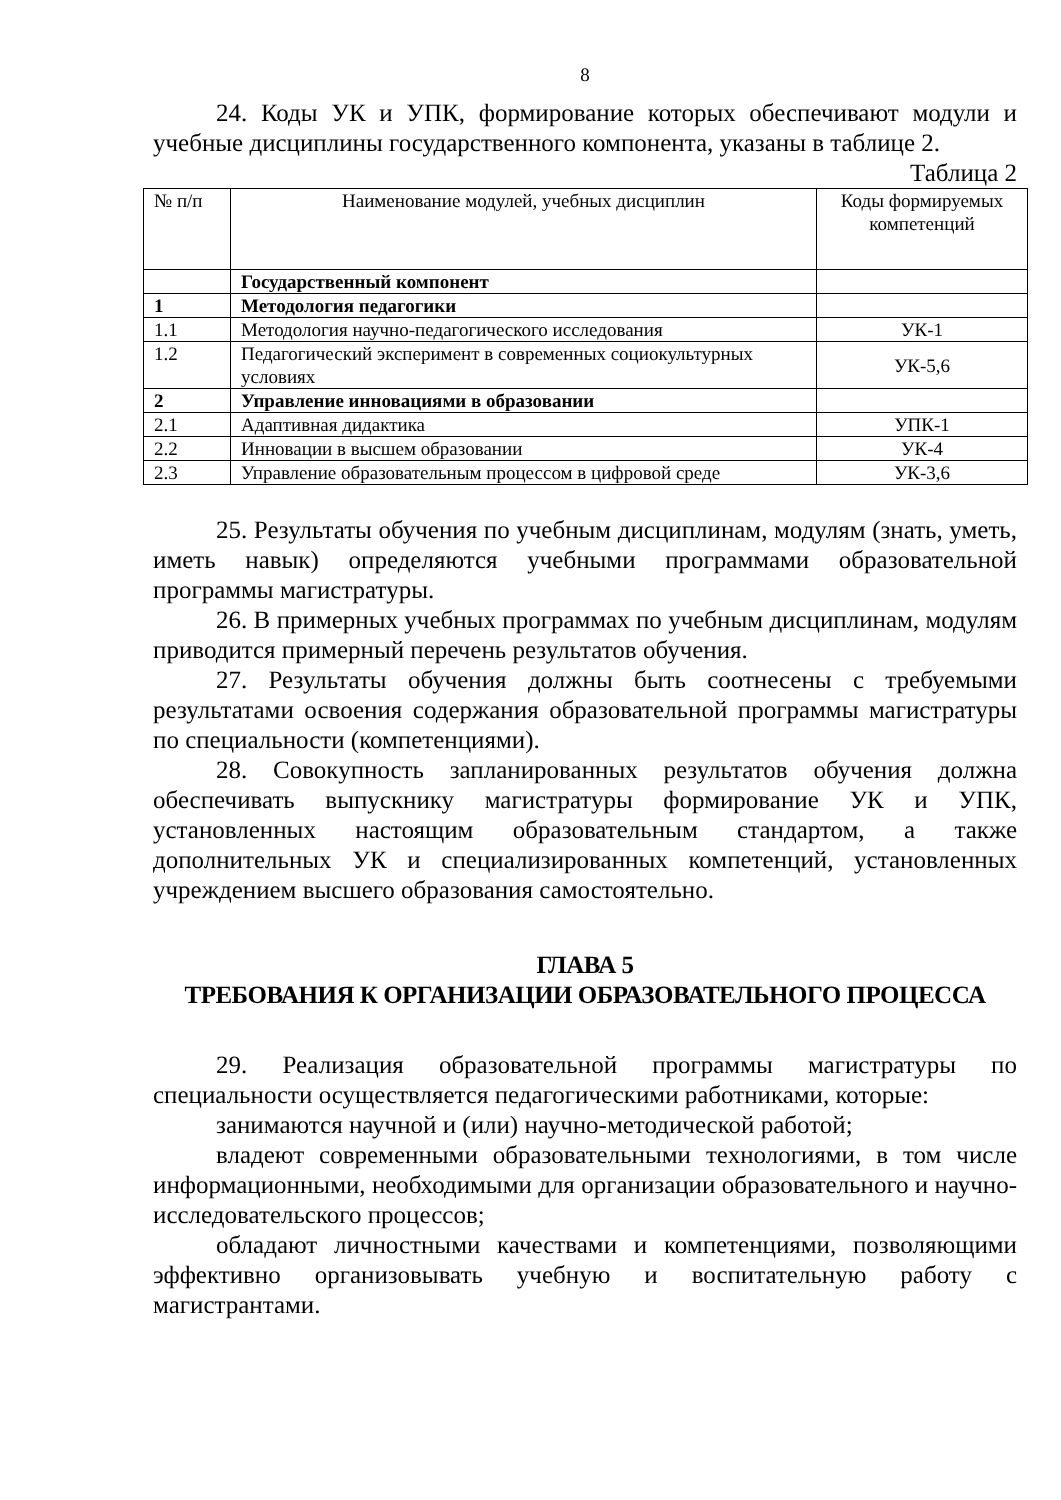8
24. Коды УК и УПК, формирование которых обеспечивают модули и учебные дисциплины государственного компонента, указаны в таблице 2.
Таблица 2
| № п/п | Наименование модулей, учебных дисциплин | Коды формируемых компетенций |
| | Государственный компонент | |
| 1 | Методология педагогики | |
| 1.1 | Методология научно-педагогического исследования | УК-1 |
| 1.2 | Педагогический эксперимент в современных социокультурных условиях | УК-5,6 |
| 2 | Управление инновациями в образовании | |
| 2.1 | Адаптивная дидактика | УПК-1 |
| 2.2 | Инновации в высшем образовании | УК-4 |
| 2.3 | Управление образовательным процессом в цифровой среде | УК-3,6 |
25. Результаты обучения по учебным дисциплинам, модулям (знать, уметь, иметь навык) определяются учебными программами образовательной программы магистратуры.
26. В примерных учебных программах по учебным дисциплинам, модулям приводится примерный перечень результатов обучения.
27. Результаты обучения должны быть соотнесены с требуемыми результатами освоения содержания образовательной программы магистратуры по специальности (компетенциями).
28. Совокупность запланированных результатов обучения должна обеспечивать выпускнику магистратуры формирование УК и УПК, установленных настоящим образовательным стандартом, а также дополнительных УК и специализированных компетенций, установленных учреждением высшего образования самостоятельно.
ГЛАВА 5
ТРЕБОВАНИЯ К ОРГАНИЗАЦИИ ОБРАЗОВАТЕЛЬНОГО ПРОЦЕССА
29. Реализация образовательной программы магистратуры по специальности осуществляется педагогическими работниками, которые:
занимаются научной и (или) научно-методической работой;
владеют современными образовательными технологиями, в том числе информационными, необходимыми для организации образовательного и научно-исследовательского процессов;
обладают личностными качествами и компетенциями, позволяющими эффективно организовывать учебную и воспитательную работу с магистрантами.